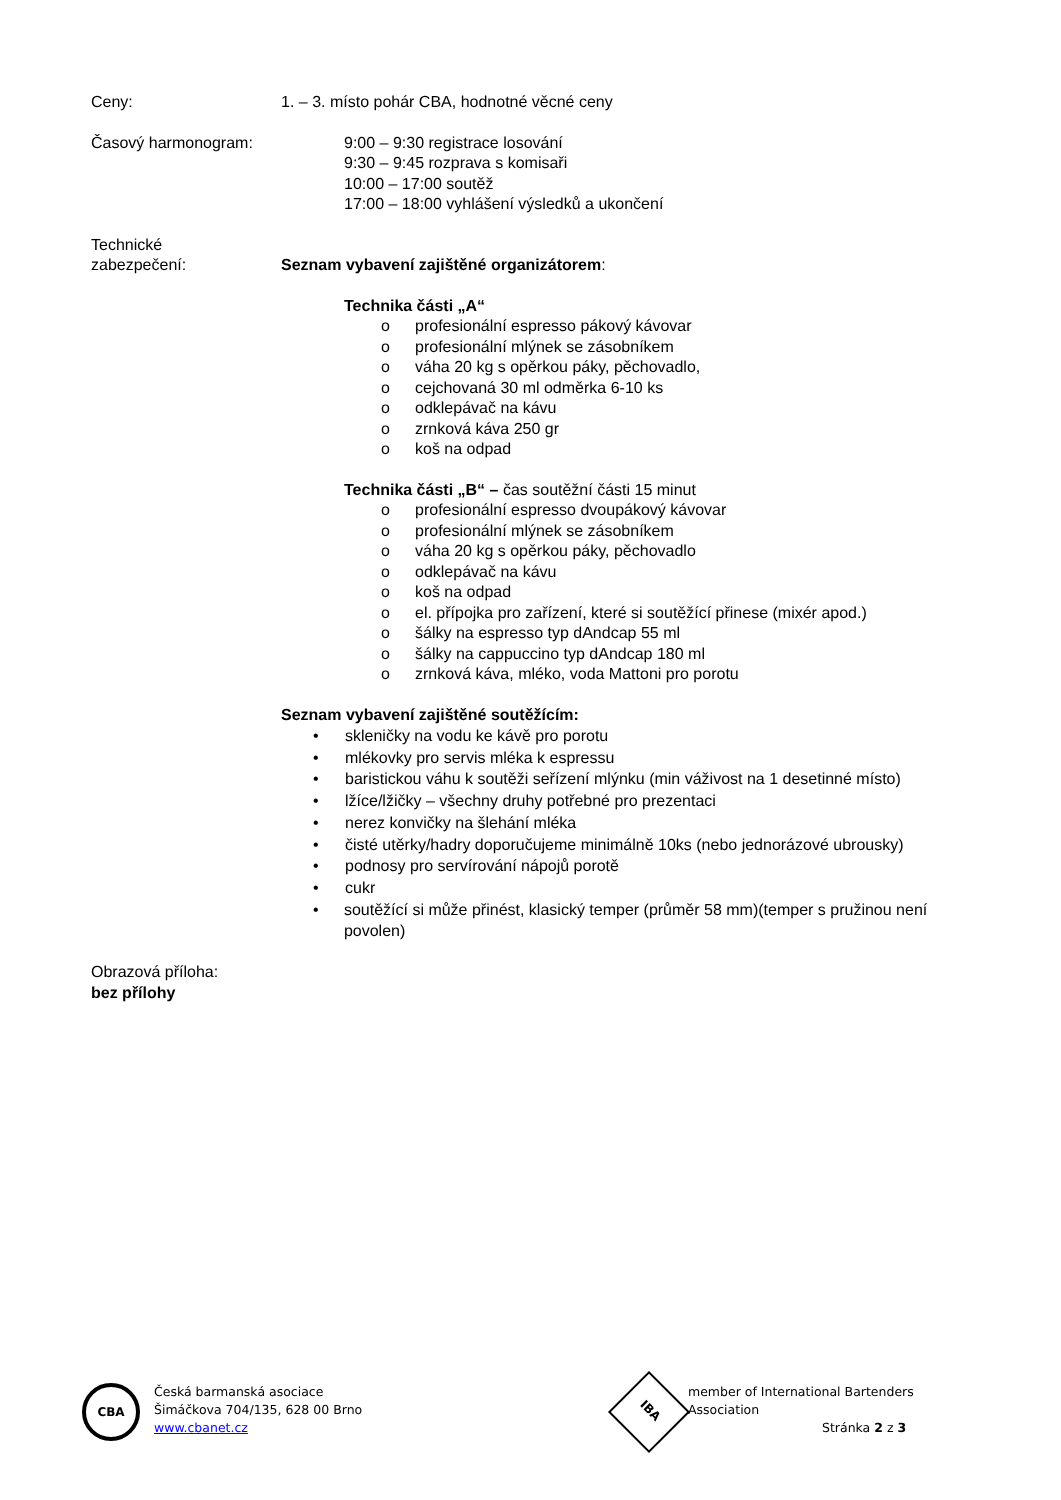Ceny: 1. – 3. místo pohár CBA, hodnotné věcné ceny
Časový harmonogram: 9:00 – 9:30 registrace losování
9:30 – 9:45 rozprava s komisaři
10:00 – 17:00 soutěž
17:00 – 18:00 vyhlášení výsledků a ukončení
Technické
zabezpečení: Seznam vybavení zajištěné organizátorem:
Technika části „A“
o profesionální espresso pákový kávovar
o profesionální mlýnek se zásobníkem
o váha 20 kg s opěrkou páky, pěchovadlo,
o cejchovaná 30 ml odměrka 6-10 ks
o odklepávač na kávu
o zrnková káva 250 gr
o koš na odpad
Technika části „B“ – čas soutěžní části 15 minut
o profesionální espresso dvoupákový kávovar
o profesionální mlýnek se zásobníkem
o váha 20 kg s opěrkou páky, pěchovadlo
o odklepávač na kávu
o koš na odpad
o el. přípojka pro zařízení, které si soutěžící přinese (mixér apod.)
o šálky na espresso typ dAndcap 55 ml
o šálky na cappuccino typ dAndcap 180 ml
o zrnková káva, mléko, voda Mattoni pro porotu
Seznam vybavení zajištěné soutěžícím:
• skleničky na vodu ke kávě pro porotu
• mlékovky pro servis mléka k espressu
• baristickou váhu k soutěži seřízení mlýnku (min váživost na 1 desetinné místo)
• lžíce/lžičky – všechny druhy potřebné pro prezentaci
• nerez konvičky na šlehání mléka
• čisté utěrky/hadry doporučujeme minimálně 10ks (nebo jednorázové ubrousky)
• podnosy pro servírování nápojů porotě
• cukr
• soutěžící si může přinést, klasický temper (průměr 58 mm)(temper s pružinou není povolen)
Obrazová příloha:
bez přílohy
CBA
Česká barmanská asociace
Šimáčkova 704/135, 628 00 Brno
www.cbanet.cz
IBA
member of International Bartenders Association
Stránka 2 z 3